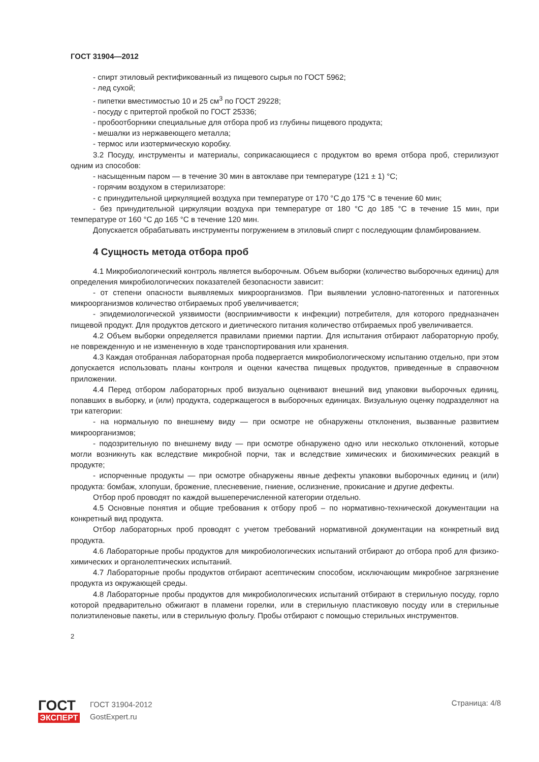ГОСТ 31904—2012
- спирт этиловый ректификованный из пищевого сырья по ГОСТ 5962;
- лед сухой;
- пипетки вместимостью 10 и 25 см<sup>3</sup> по ГОСТ 29228;
- посуду с притертой пробкой по ГОСТ 25336;
- пробоотборники специальные для отбора проб из глубины пищевого продукта;
- мешалки из нержавеющего металла;
- термос или изотермическую коробку.
3.2 Посуду, инструменты и материалы, соприкасающиеся с продуктом во время отбора проб, стерилизуют одним из способов:
- насыщенным паром — в течение 30 мин в автоклаве при температуре (121 ± 1) °С;
- горячим воздухом в стерилизаторе:
- с принудительной циркуляцией воздуха при температуре от 170 °С до 175 °С в течение 60 мин;
- без принудительной циркуляции воздуха при температуре от 180 °С до 185 °С в течение 15 мин, при температуре от 160 °С до 165 °С в течение 120 мин.
Допускается обрабатывать инструменты погружением в этиловый спирт с последующим фламбированием.
4 Сущность метода отбора проб
4.1 Микробиологический контроль является выборочным. Объем выборки (количество выборочных единиц) для определения микробиологических показателей безопасности зависит:
- от степени опасности выявляемых микроорганизмов. При выявлении условно-патогенных и патогенных микроорганизмов количество отбираемых проб увеличивается;
- эпидемиологической уязвимости (восприимчивости к инфекции) потребителя, для которого предназначен пищевой продукт. Для продуктов детского и диетического питания количество отбираемых проб увеличивается.
4.2 Объем выборки определяется правилами приемки партии. Для испытания отбирают лабораторную пробу, не поврежденную и не измененную в ходе транспортирования или хранения.
4.3 Каждая отобранная лабораторная проба подвергается микробиологическому испытанию отдельно, при этом допускается использовать планы контроля и оценки качества пищевых продуктов, приведенные в справочном приложении.
4.4 Перед отбором лабораторных проб визуально оценивают внешний вид упаковки выборочных единиц, попавших в выборку, и (или) продукта, содержащегося в выборочных единицах. Визуальную оценку подразделяют на три категории:
- на нормальную по внешнему виду — при осмотре не обнаружены отклонения, вызванные развитием микроорганизмов;
- подозрительную по внешнему виду — при осмотре обнаружено одно или несколько отклонений, которые могли возникнуть как вследствие микробной порчи, так и вследствие химических и биохимических реакций в продукте;
- испорченные продукты — при осмотре обнаружены явные дефекты упаковки выборочных единиц и (или) продукта: бомбаж, хлопуши, брожение, плесневение, гниение, ослизнение, прокисание и другие дефекты.
Отбор проб проводят по каждой вышеперечисленной категории отдельно.
4.5 Основные понятия и общие требования к отбору проб – по нормативно-технической документации на конкретный вид продукта.
Отбор лабораторных проб проводят с учетом требований нормативной документации на конкретный вид продукта.
4.6 Лабораторные пробы продуктов для микробиологических испытаний отбирают до отбора проб для физико-химических и органолептических испытаний.
4.7 Лабораторные пробы продуктов отбирают асептическим способом, исключающим микробное загрязнение продукта из окружающей среды.
4.8 Лабораторные пробы продуктов для микробиологических испытаний отбирают в стерильную посуду, горло которой предварительно обжигают в пламени горелки, или в стерильную пластиковую посуду или в стерильные полиэтиленовые пакеты, или в стерильную фольгу. Пробы отбирают с помощью стерильных инструментов.
2
ГОСТ
ЭКСПЕРТ
ГОСТ 31904-2012
GostExpert.ru
Страница: 4/8